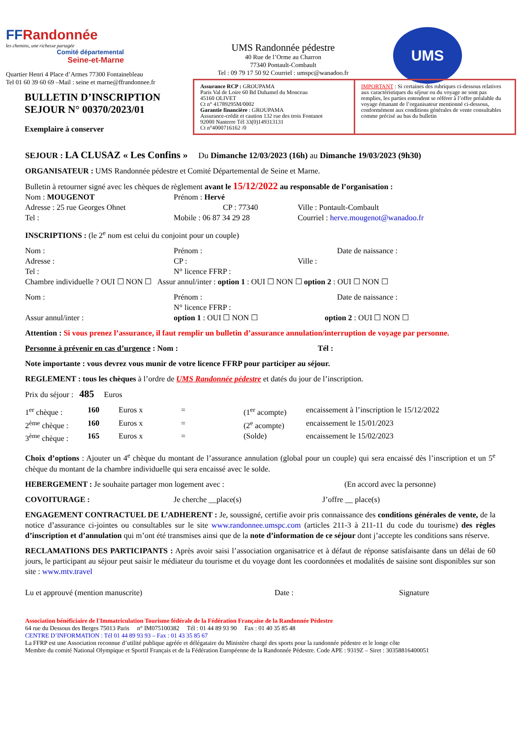FFRandonnée
les chemins, une richesse partagée
Comité départemental
Seine-et-Marne
Quartier Henri 4 Place d’Armes 77300 Fontainebleau
Tel 01 60 39 60 69 –Mail : seine et marne@ffrandonnee.fr
UMS Randonnée pédestre
40 Rue de l’Orme au Charron
77340 Pontault-Combault
Tel : 09 79 17 50 92 Courriel : umspc@wanadoo.fr
UMS
BULLETIN D’INSCRIPTION
SEJOUR N° 00370/2023/01
Exemplaire à conserver
Assurance RCP : GROUPAMA
Paris Val de Loire 60 Bd Duhamel du Monceau
45160 OLIVET
Ct n° 41789295M/0002
Garantie financière : GROUPAMA
Assurance-crédit et caution 132 rue des trois Fontanot
92000 Nanterre Tél 33(0)149313131
Ct n°4000716162 /0
IMPORTANT : Si certaines des rubriques ci-dessous relatives aux caractéristiques du séjour ou du voyage ne sont pas remplies, les parties entendent se référer à l’offre préalable du voyage émanant de l’organisateur mentionné ci-dessous, conformément aux conditions générales de vente consultables comme précisé au bas du bulletin
SEJOUR : LA CLUSAZ « Les Confins » Du Dimanche 12/03/2023 (16h) au Dimanche 19/03/2023 (9h30)
ORGANISATEUR : UMS Randonnée pédestre et Comité Départemental de Seine et Marne.
Bulletin à retourner signé avec les chèques de règlement avant le 15/12/2022 au responsable de l’organisation :
Nom : MOUGENOT
Prénom : Hervé
Adresse : 25 rue Georges Ohnet
CP : 77340
Ville : Pontault-Combault
Tel :
Mobile : 06 87 34 29 28
Courriel : herve.mougenot@wanadoo.fr
INSCRIPTIONS : (le 2<sup>e</sup> nom est celui du conjoint pour un couple)
Nom :
Prénom :
Date de naissance :
Adresse :
CP :
Ville :
Tel :
N° licence FFRP :
Chambre individuelle ? OUI ☐ NON ☐ Assur annul/inter : option 1 : OUI ☐ NON ☐ option 2 : OUI ☐ NON ☐
Nom :
Prénom :
Date de naissance :
N° licence FFRP :
Assur annul/inter :
option 1 : OUI ☐ NON ☐
option 2 : OUI ☐ NON ☐
Attention : Si vous prenez l’assurance, il faut remplir un bulletin d’assurance annulation/interruption de voyage par personne.
Personne à prévenir en cas d’urgence : Nom : Tél :
Note importante : vous devrez vous munir de votre licence FFRP pour participer au séjour.
REGLEMENT : tous les chèques à l’ordre de UMS Randonnée pédestre et datés du jour de l’inscription.
Prix du séjour : 485 Euros
1<sup>er</sup> chèque :
160
Euros x
=
(1<sup>er</sup> acompte)
encaissement à l’inscription le 15/12/2022
2<sup>ème</sup> chèque :
160
Euros x
=
(2<sup>e</sup> acompte)
encaissement le 15/01/2023
3<sup>ème</sup> chèque :
165
Euros x
=
(Solde)
encaissement le 15/02/2023
Choix d’options : Ajouter un 4<sup>e</sup> chèque du montant de l’assurance annulation (global pour un couple) qui sera encaissé dès l’inscription et un 5<sup>e</sup> chèque du montant de la chambre individuelle qui sera encaissé avec le solde.
HEBERGEMENT : Je souhaite partager mon logement avec : (En accord avec la personne)
COVOITURAGE :
Je cherche __place(s)
J’offre __ place(s)
ENGAGEMENT CONTRACTUEL DE L’ADHERENT : Je, soussigné, certifie avoir pris connaissance des conditions générales de vente, de la notice d’assurance ci-jointes ou consultables sur le site www.randonnee.umspc.com (articles 211-3 à 211-11 du code du tourisme) des règles d’inscription et d’annulation qui m’ont été transmises ainsi que de la note d’information de ce séjour dont j’accepte les conditions sans réserve.
RECLAMATIONS DES PARTICIPANTS : Après avoir saisi l’association organisatrice et à défaut de réponse satisfaisante dans un délai de 60 jours, le participant au séjour peut saisir le médiateur du tourisme et du voyage dont les coordonnées et modalités de saisine sont disponibles sur son site : www.mtv.travel
Lu et approuvé (mention manuscrite)
Date :
Signature
Association bénéficiaire de l'Immatriculation Tourisme fédérale de la Fédération Française de la Randonnée Pédestre
64 rue du Dessous des Berges 75013 Paris n° IM075100382 Tél : 01 44 89 93 90 Fax : 01 40 35 85 48
CENTRE D’INFORMATION : Tél 01 44 89 93 93 – Fax : 01 43 35 85 67
La FFRP est une Association reconnue d’utilité publique agréée et délégataire du Ministère chargé des sports pour la randonnée pédestre et le longe côte
Membre du comité National Olympique et Sportif Français et de la Fédération Européenne de la Randonnée Pédestre. Code APE : 9319Z – Siret : 30358816400051